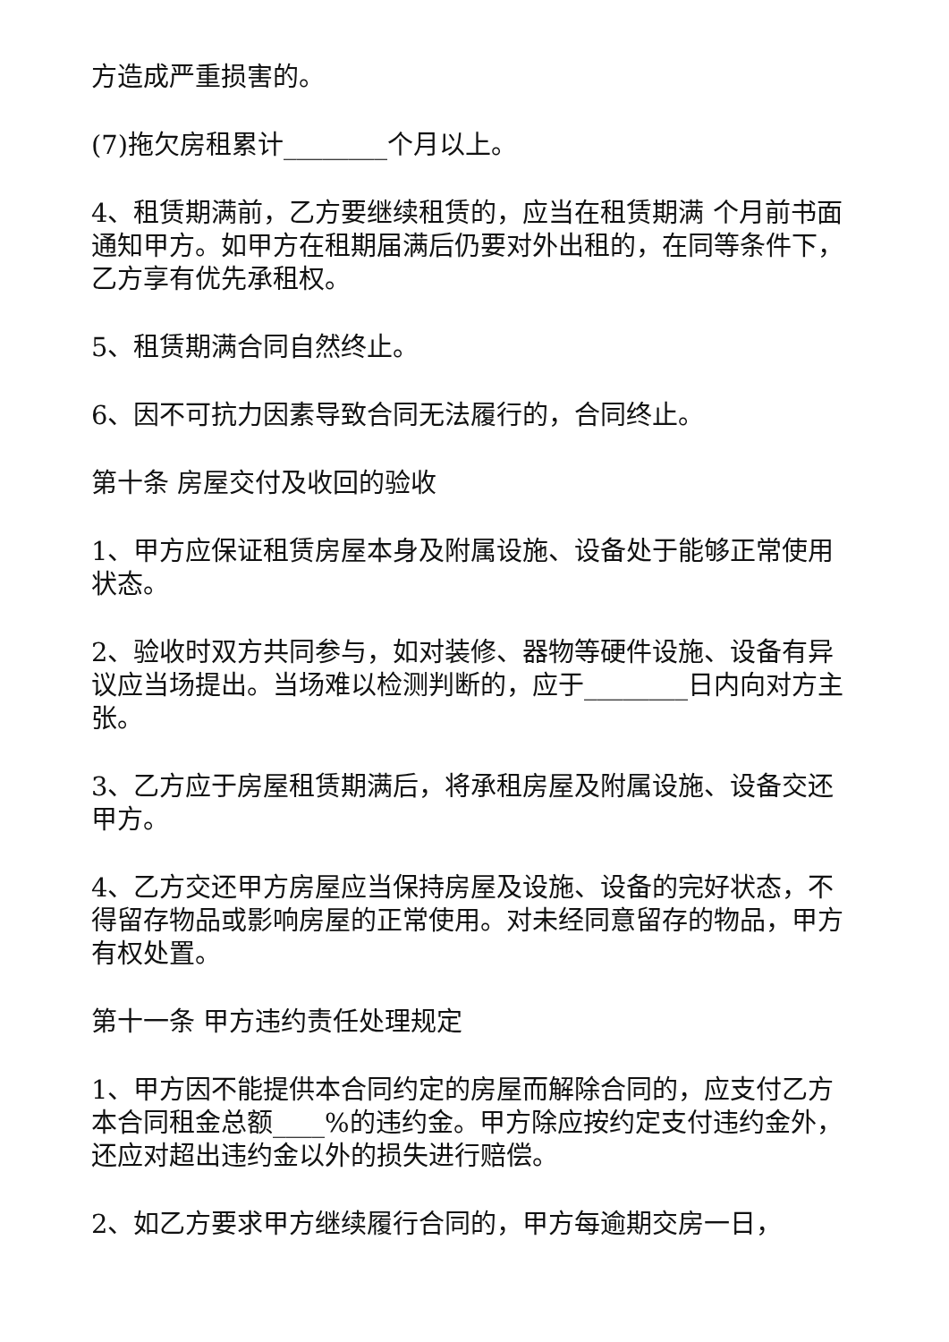方造成严重损害的。
(7)拖欠房租累计________个月以上。
4、租赁期满前，乙方要继续租赁的，应当在租赁期满 个月前书面通知甲方。如甲方在租期届满后仍要对外出租的，在同等条件下，乙方享有优先承租权。
5、租赁期满合同自然终止。
6、因不可抗力因素导致合同无法履行的，合同终止。
第十条 房屋交付及收回的验收
1、甲方应保证租赁房屋本身及附属设施、设备处于能够正常使用状态。
2、验收时双方共同参与，如对装修、器物等硬件设施、设备有异议应当场提出。当场难以检测判断的，应于________日内向对方主张。
3、乙方应于房屋租赁期满后，将承租房屋及附属设施、设备交还甲方。
4、乙方交还甲方房屋应当保持房屋及设施、设备的完好状态，不得留存物品或影响房屋的正常使用。对未经同意留存的物品，甲方有权处置。
第十一条 甲方违约责任处理规定
1、甲方因不能提供本合同约定的房屋而解除合同的，应支付乙方本合同租金总额____%的违约金。甲方除应按约定支付违约金外，还应对超出违约金以外的损失进行赔偿。
2、如乙方要求甲方继续履行合同的，甲方每逾期交房一日，